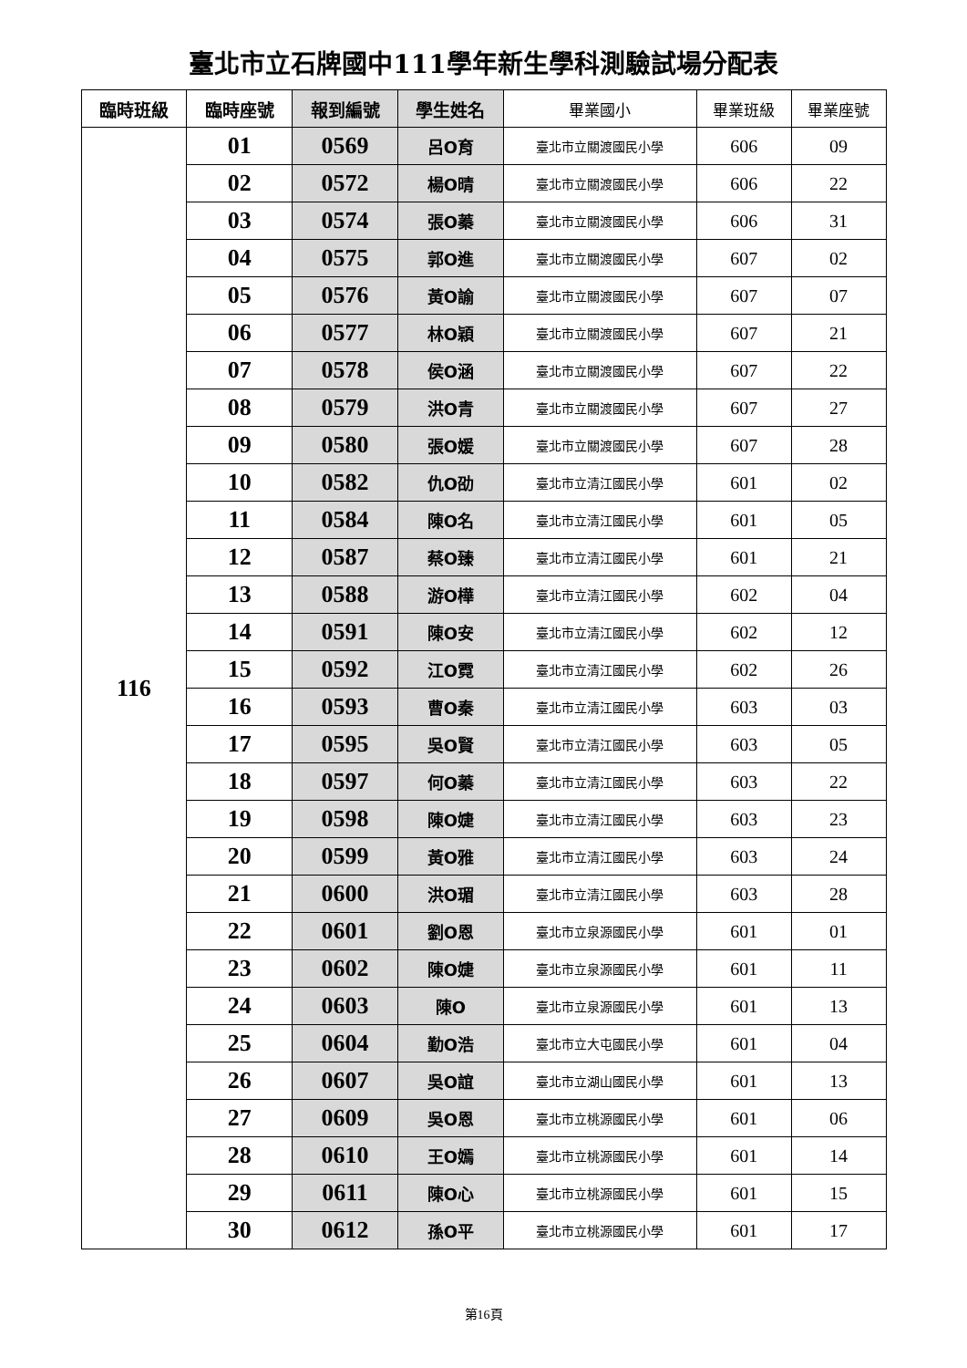臺北市立石牌國中111學年新生學科測驗試場分配表
| 臨時班級 | 臨時座號 | 報到編號 | 學生姓名 | 畢業國小 | 畢業班級 | 畢業座號 |
| --- | --- | --- | --- | --- | --- | --- |
| 116 | 01 | 0569 | 呂O育 | 臺北市立關渡國民小學 | 606 | 09 |
| | 02 | 0572 | 楊O晴 | 臺北市立關渡國民小學 | 606 | 22 |
| | 03 | 0574 | 張O蓁 | 臺北市立關渡國民小學 | 606 | 31 |
| | 04 | 0575 | 郭O進 | 臺北市立關渡國民小學 | 607 | 02 |
| | 05 | 0576 | 黃O諭 | 臺北市立關渡國民小學 | 607 | 07 |
| | 06 | 0577 | 林O穎 | 臺北市立關渡國民小學 | 607 | 21 |
| | 07 | 0578 | 侯O涵 | 臺北市立關渡國民小學 | 607 | 22 |
| | 08 | 0579 | 洪O青 | 臺北市立關渡國民小學 | 607 | 27 |
| | 09 | 0580 | 張O媛 | 臺北市立關渡國民小學 | 607 | 28 |
| | 10 | 0582 | 仇O劭 | 臺北市立清江國民小學 | 601 | 02 |
| | 11 | 0584 | 陳O名 | 臺北市立清江國民小學 | 601 | 05 |
| | 12 | 0587 | 蔡O臻 | 臺北市立清江國民小學 | 601 | 21 |
| | 13 | 0588 | 游O樺 | 臺北市立清江國民小學 | 602 | 04 |
| | 14 | 0591 | 陳O安 | 臺北市立清江國民小學 | 602 | 12 |
| | 15 | 0592 | 江O霓 | 臺北市立清江國民小學 | 602 | 26 |
| | 16 | 0593 | 曹O秦 | 臺北市立清江國民小學 | 603 | 03 |
| | 17 | 0595 | 吳O賢 | 臺北市立清江國民小學 | 603 | 05 |
| | 18 | 0597 | 何O蓁 | 臺北市立清江國民小學 | 603 | 22 |
| | 19 | 0598 | 陳O婕 | 臺北市立清江國民小學 | 603 | 23 |
| | 20 | 0599 | 黃O雅 | 臺北市立清江國民小學 | 603 | 24 |
| | 21 | 0600 | 洪O瑂 | 臺北市立清江國民小學 | 603 | 28 |
| | 22 | 0601 | 劉O恩 | 臺北市立泉源國民小學 | 601 | 01 |
| | 23 | 0602 | 陳O婕 | 臺北市立泉源國民小學 | 601 | 11 |
| | 24 | 0603 | 陳O | 臺北市立泉源國民小學 | 601 | 13 |
| | 25 | 0604 | 勤O浩 | 臺北市立大屯國民小學 | 601 | 04 |
| | 26 | 0607 | 吳O誼 | 臺北市立湖山國民小學 | 601 | 13 |
| | 27 | 0609 | 吳O恩 | 臺北市立桃源國民小學 | 601 | 06 |
| | 28 | 0610 | 王O嫣 | 臺北市立桃源國民小學 | 601 | 14 |
| | 29 | 0611 | 陳O心 | 臺北市立桃源國民小學 | 601 | 15 |
| | 30 | 0612 | 孫O平 | 臺北市立桃源國民小學 | 601 | 17 |
第16頁